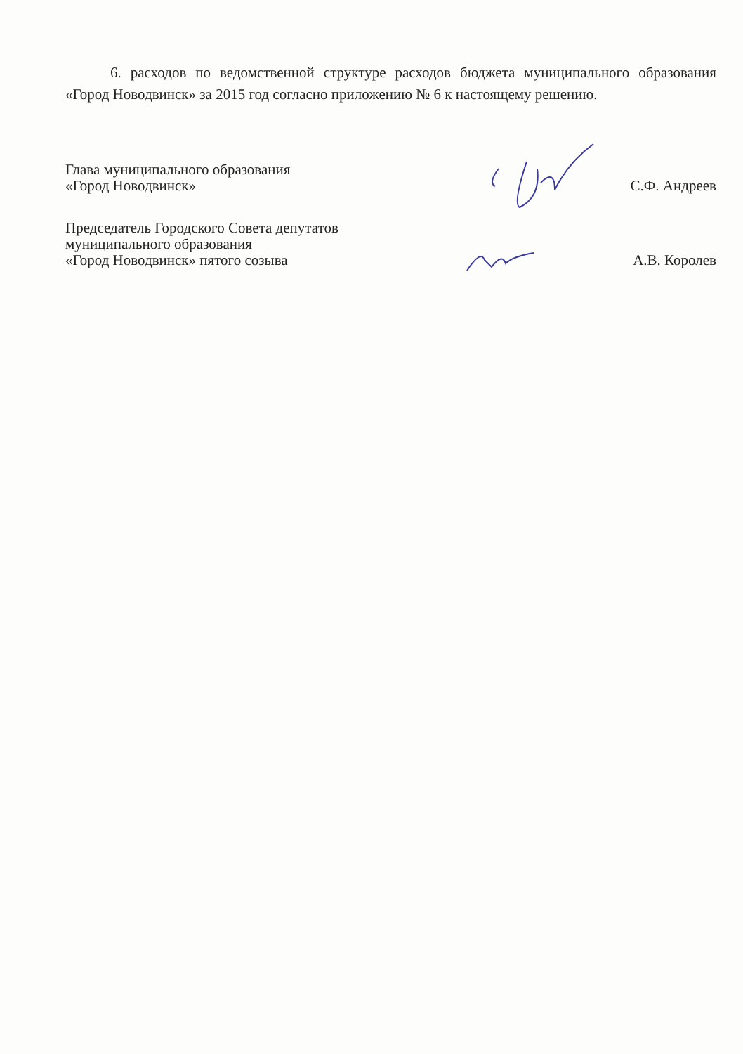6. расходов по ведомственной структуре расходов бюджета муниципального образования «Город Новодвинск» за 2015 год согласно приложению № 6 к настоящему решению.
Глава муниципального образования
«Город Новодвинск»
С.Ф. Андреев
Председатель Городского Совета депутатов
муниципального образования
«Город Новодвинск» пятого созыва
А.В. Королев